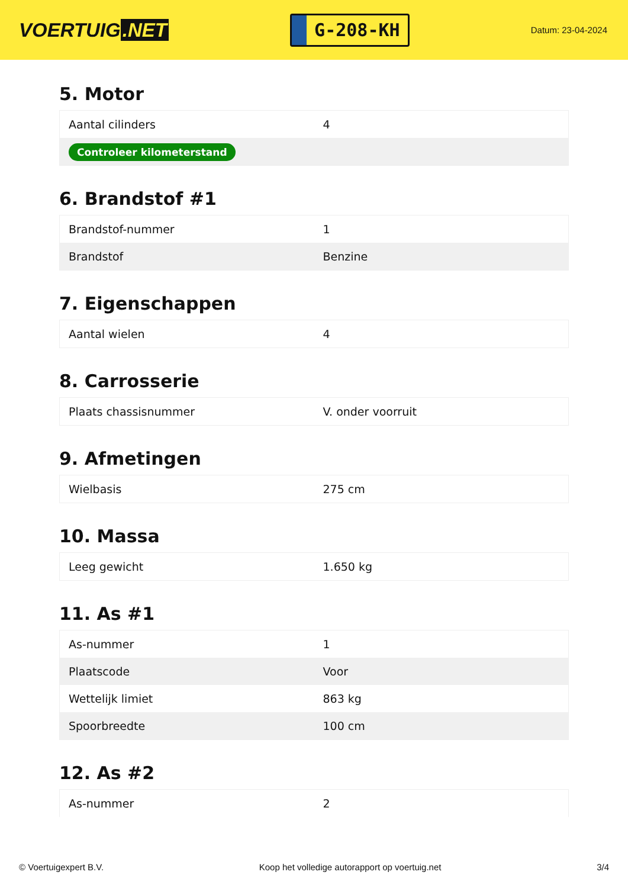VOERTUIG.NET
G-208-KH
Datum: 23-04-2024
5. Motor
| Aantal cilinders | 4 |
| Controleer kilometerstand | |
6. Brandstof #1
| Brandstof-nummer | 1 |
| Brandstof | Benzine |
7. Eigenschappen
| Aantal wielen | 4 |
8. Carrosserie
| Plaats chassisnummer | V. onder voorruit |
9. Afmetingen
| Wielbasis | 275 cm |
10. Massa
| Leeg gewicht | 1.650 kg |
11. As #1
| As-nummer | 1 |
| Plaatscode | Voor |
| Wettelijk limiet | 863 kg |
| Spoorbreedte | 100 cm |
12. As #2
| As-nummer | 2 |
© Voertuigexpert B.V. Koop het volledige autorapport op voertuig.net 3/4